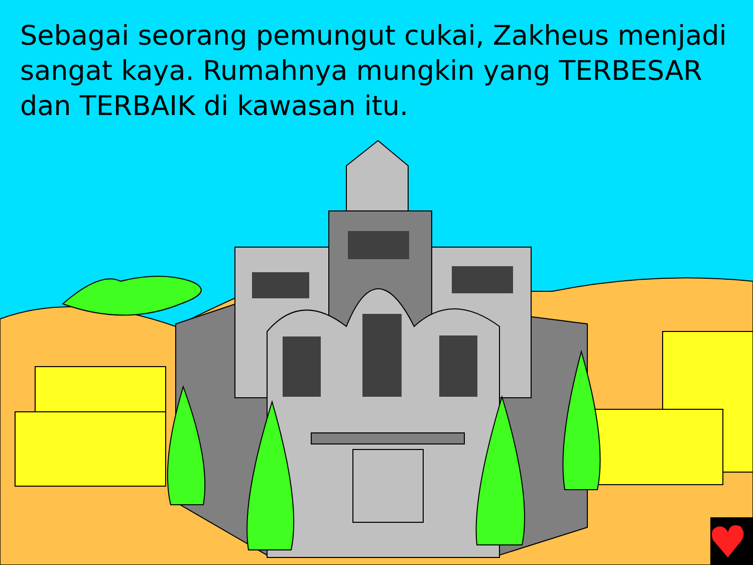Sebagai seorang pemungut cukai, Zakheus menjadi sangat kaya. Rumahnya mungkin yang TERBESAR dan TERBAIK di kawasan itu.